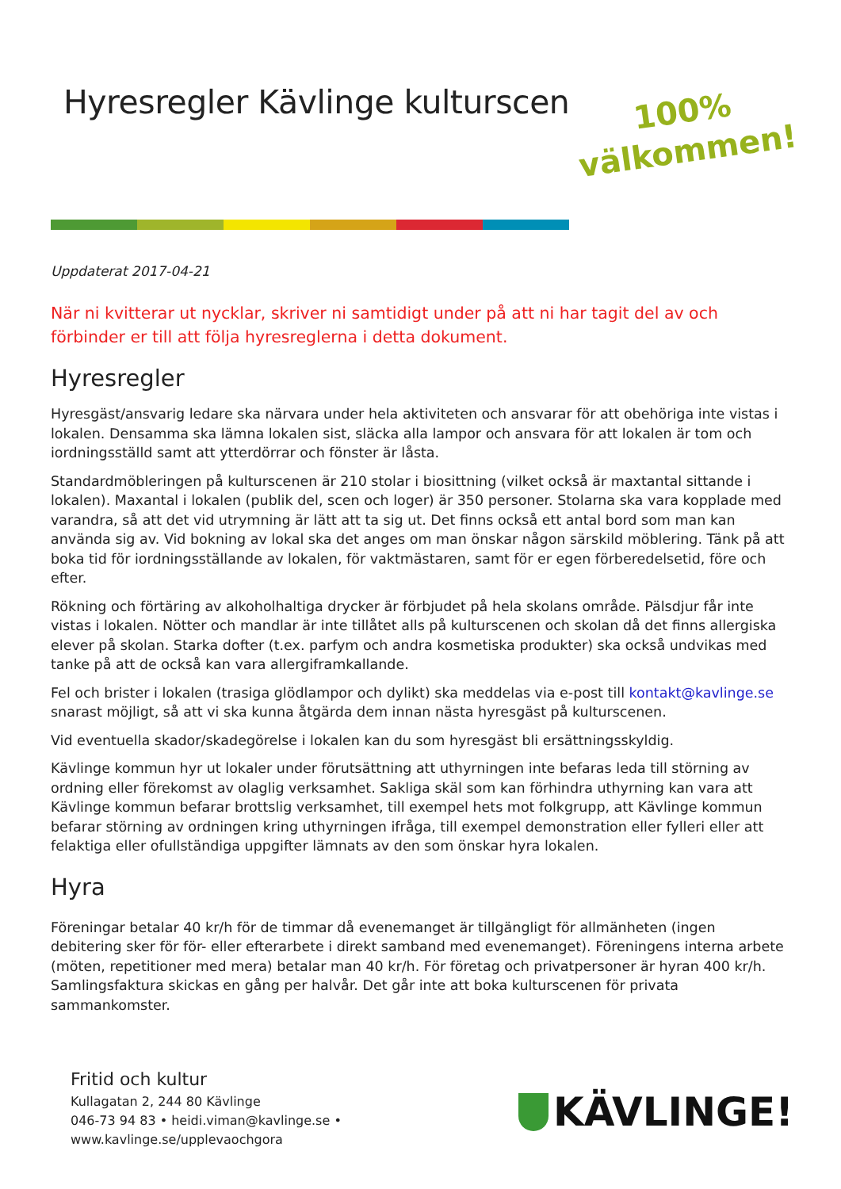Hyresregler Kävlinge kulturscen
100%
välkommen!
Uppdaterat 2017-04-21
När ni kvitterar ut nycklar, skriver ni samtidigt under på att ni har tagit del av och förbinder er till att följa hyresreglerna i detta dokument.
Hyresregler
Hyresgäst/ansvarig ledare ska närvara under hela aktiviteten och ansvarar för att obehöriga inte vistas i lokalen. Densamma ska lämna lokalen sist, släcka alla lampor och ansvara för att lokalen är tom och iordningsställd samt att ytterdörrar och fönster är låsta.
Standardmöbleringen på kulturscenen är 210 stolar i biosittning (vilket också är maxtantal sittande i lokalen). Maxantal i lokalen (publik del, scen och loger) är 350 personer. Stolarna ska vara kopplade med varandra, så att det vid utrymning är lätt att ta sig ut. Det finns också ett antal bord som man kan använda sig av. Vid bokning av lokal ska det anges om man önskar någon särskild möblering. Tänk på att boka tid för iordningsställande av lokalen, för vaktmästaren, samt för er egen förberedelsetid, före och efter.
Rökning och förtäring av alkoholhaltiga drycker är förbjudet på hela skolans område. Pälsdjur får inte vistas i lokalen. Nötter och mandlar är inte tillåtet alls på kulturscenen och skolan då det finns allergiska elever på skolan. Starka dofter (t.ex. parfym och andra kosmetiska produkter) ska också undvikas med tanke på att de också kan vara allergiframkallande.
Fel och brister i lokalen (trasiga glödlampor och dylikt) ska meddelas via e-post till kontakt@kavlinge.se snarast möjligt, så att vi ska kunna åtgärda dem innan nästa hyresgäst på kulturscenen.
Vid eventuella skador/skadegörelse i lokalen kan du som hyresgäst bli ersättningsskyldig.
Kävlinge kommun hyr ut lokaler under förutsättning att uthyrningen inte befaras leda till störning av ordning eller förekomst av olaglig verksamhet. Sakliga skäl som kan förhindra uthyrning kan vara att Kävlinge kommun befarar brottslig verksamhet, till exempel hets mot folkgrupp, att Kävlinge kommun befarar störning av ordningen kring uthyrningen ifråga, till exempel demonstration eller fylleri eller att felaktiga eller ofullständiga uppgifter lämnats av den som önskar hyra lokalen.
Hyra
Föreningar betalar 40 kr/h för de timmar då evenemanget är tillgängligt för allmänheten (ingen debitering sker för för- eller efterarbete i direkt samband med evenemanget). Föreningens interna arbete (möten, repetitioner med mera) betalar man 40 kr/h. För företag och privatpersoner är hyran 400 kr/h. Samlingsfaktura skickas en gång per halvår. Det går inte att boka kulturscenen för privata sammankomster.
Fritid och kultur
Kullagatan 2, 244 80 Kävlinge
046-73 94 83 • heidi.viman@kavlinge.se • www.kavlinge.se/upplevaochgora
KÄVLINGE!